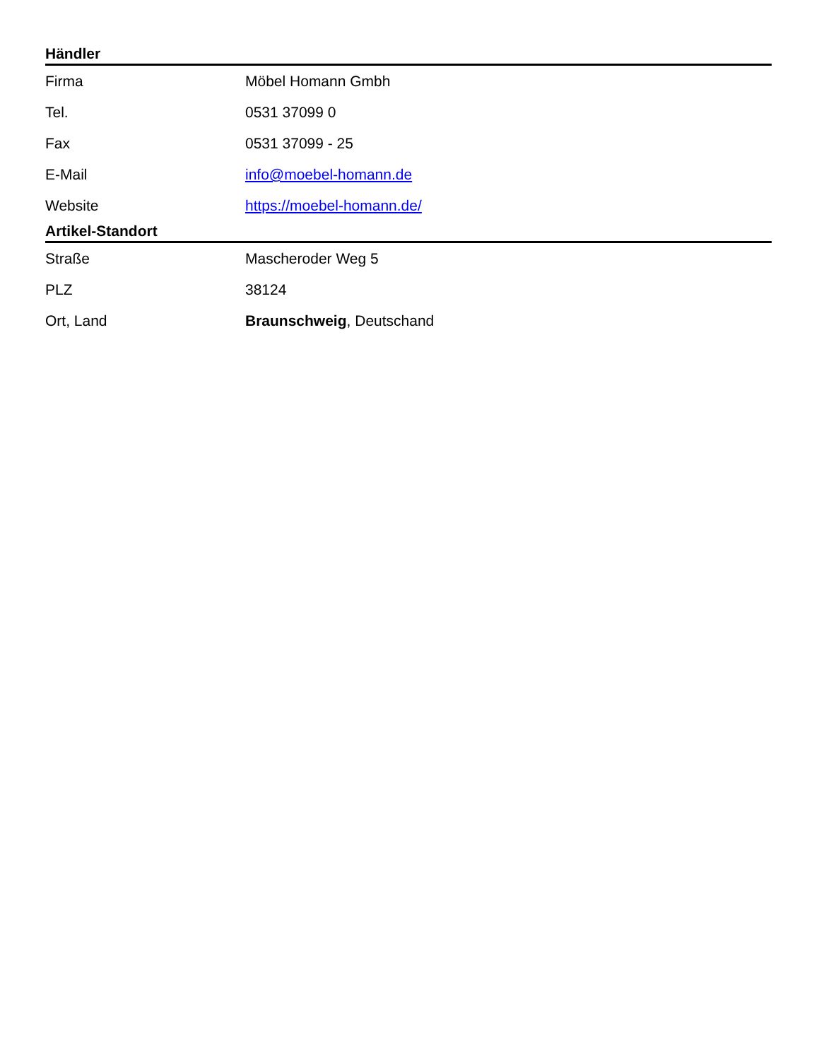Händler
| Firma | Möbel Homann Gmbh |
| Tel. | 0531 37099 0 |
| Fax | 0531 37099 - 25 |
| E-Mail | info@moebel-homann.de |
| Website | https://moebel-homann.de/ |
Artikel-Standort
| Straße | Mascheroder Weg 5 |
| PLZ | 38124 |
| Ort, Land | Braunschweig , Deutschand |